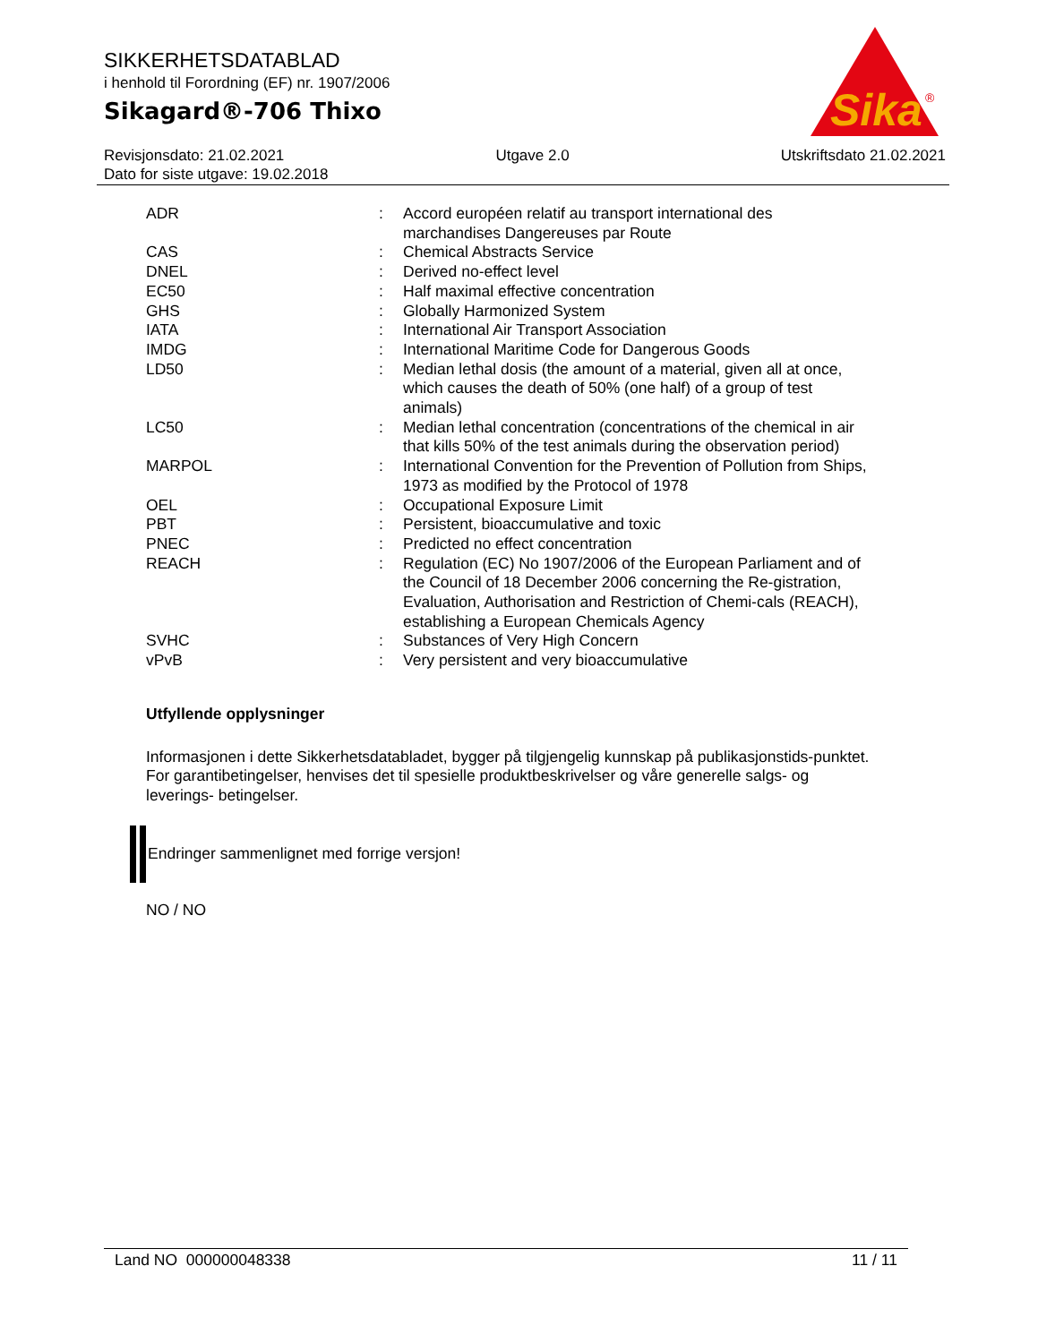SIKKERHETSDATABLAD
i henhold til Forordning (EF) nr. 1907/2006
Sikagard®-706 Thixo
Sika
®
Revisjonsdato: 21.02.2021 Utgave 2.0 Utskriftsdato 21.02.2021
Dato for siste utgave: 19.02.2018
| ADR | : | Accord européen relatif au transport international des marchandises Dangereuses par Route |
| CAS | : | Chemical Abstracts Service |
| DNEL | : | Derived no-effect level |
| EC50 | : | Half maximal effective concentration |
| GHS | : | Globally Harmonized System |
| IATA | : | International Air Transport Association |
| IMDG | : | International Maritime Code for Dangerous Goods |
| LD50 | : | Median lethal dosis (the amount of a material, given all at once, which causes the death of 50% (one half) of a group of test animals) |
| LC50 | : | Median lethal concentration (concentrations of the chemical in air that kills 50% of the test animals during the observation period) |
| MARPOL | : | International Convention for the Prevention of Pollution from Ships, 1973 as modified by the Protocol of 1978 |
| OEL | : | Occupational Exposure Limit |
| PBT | : | Persistent, bioaccumulative and toxic |
| PNEC | : | Predicted no effect concentration |
| REACH | : | Regulation (EC) No 1907/2006 of the European Parliament and of the Council of 18 December 2006 concerning the Re-gistration, Evaluation, Authorisation and Restriction of Chemi-cals (REACH), establishing a European Chemicals Agency |
| SVHC | : | Substances of Very High Concern |
| vPvB | : | Very persistent and very bioaccumulative |
Utfyllende opplysninger
Informasjonen i dette Sikkerhetsdatabladet, bygger på tilgjengelig kunnskap på publikasjonstids-punktet. For garantibetingelser, henvises det til spesielle produktbeskrivelser og våre generelle salgs- og leverings- betingelser.
Endringer sammenlignet med forrige versjon!
NO / NO
Land NO 000000048338 11 / 11